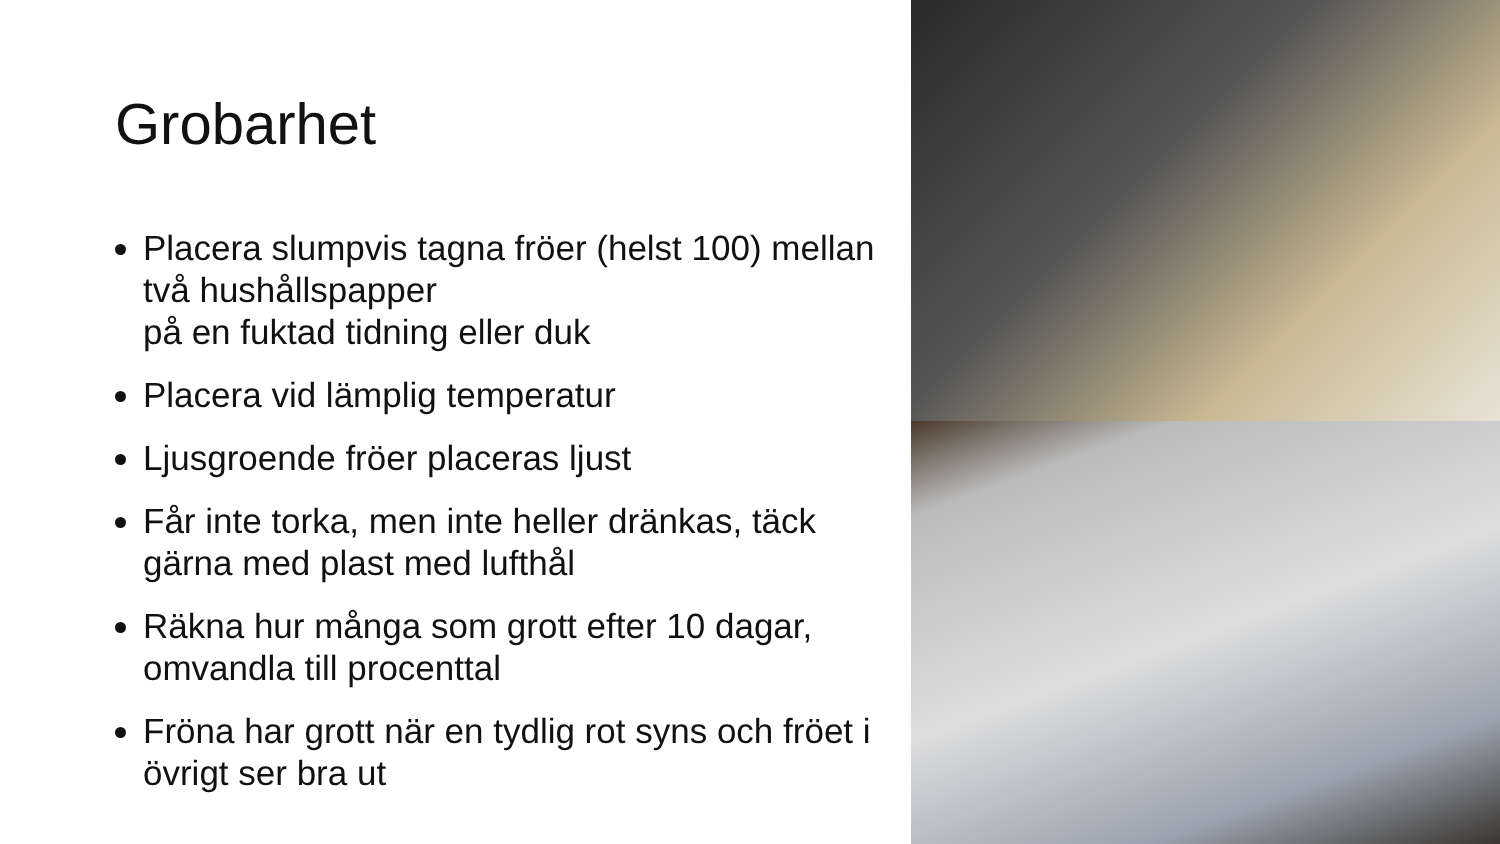Grobarhet
Placera slumpvis tagna fröer (helst 100) mellan två hushållspapper
på en fuktad tidning eller duk
Placera vid lämplig temperatur
Ljusgroende fröer placeras ljust
Får inte torka, men inte heller dränkas, täck gärna med plast med lufthål
Räkna hur många som grott efter 10 dagar, omvandla till procenttal
Fröna har grott när en tydlig rot syns och fröet i övrigt ser bra ut